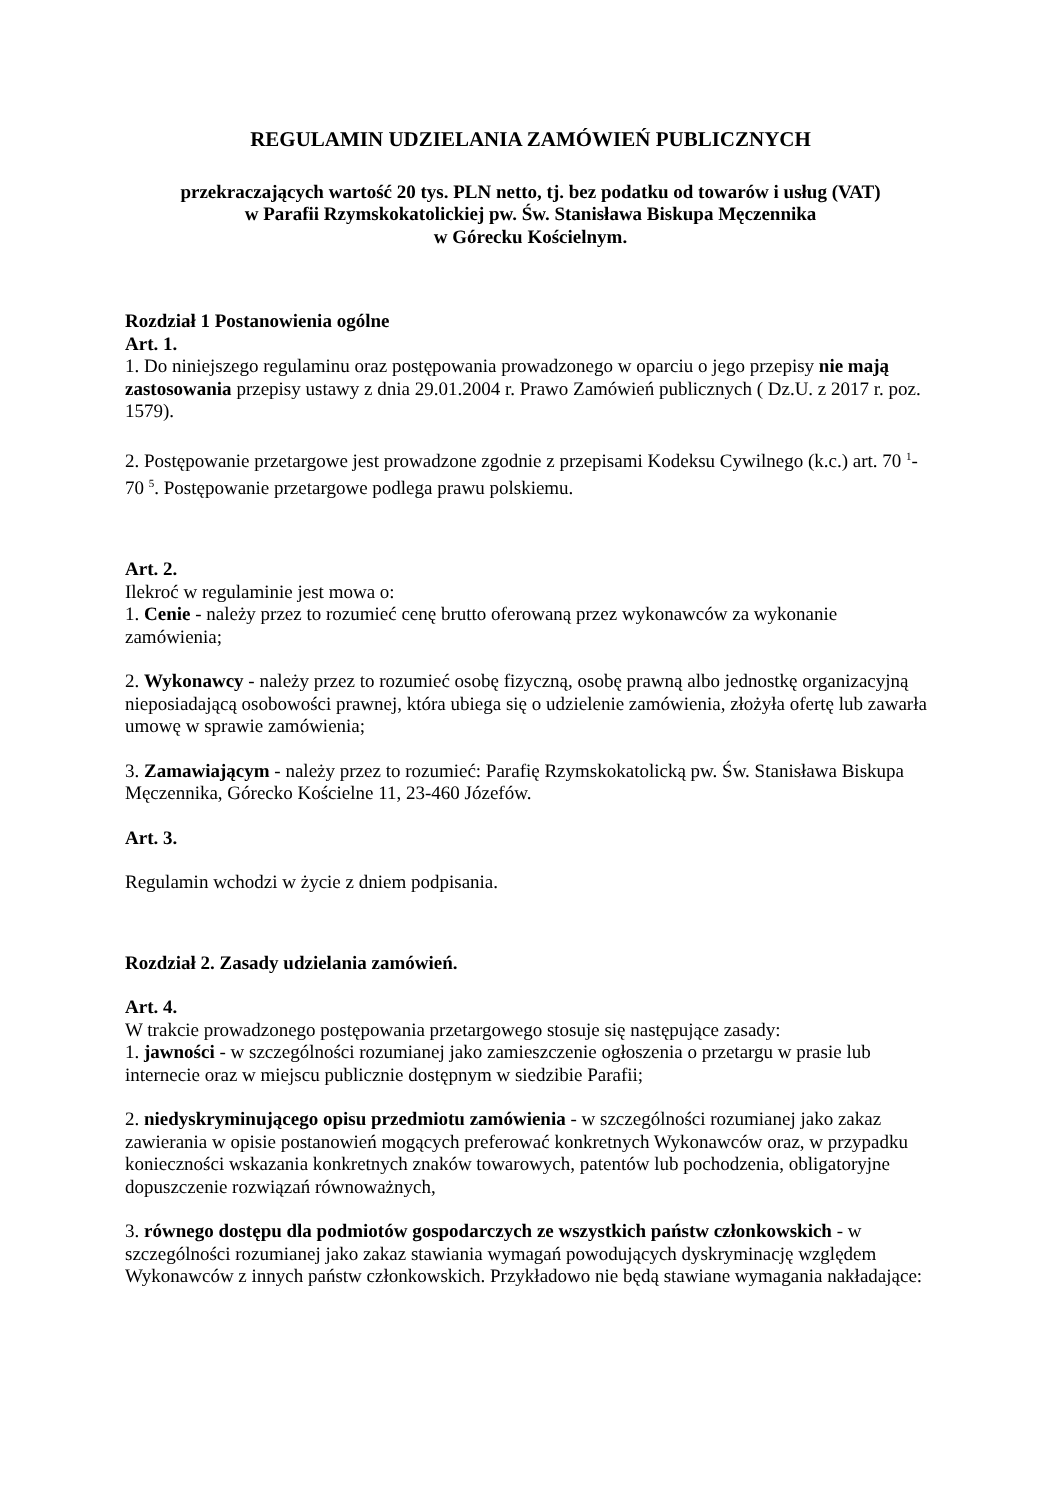REGULAMIN UDZIELANIA ZAMÓWIEŃ PUBLICZNYCH
przekraczających wartość 20 tys. PLN netto, tj. bez podatku od towarów i usług (VAT)
w Parafii Rzymskokatolickiej pw. Św. Stanisława Biskupa Męczennika
w Górecku Kościelnym.
Rozdział 1 Postanowienia ogólne
Art. 1.
1. Do niniejszego regulaminu oraz postępowania prowadzonego w oparciu o jego przepisy nie mają zastosowania przepisy ustawy z dnia 29.01.2004 r. Prawo Zamówień publicznych ( Dz.U. z 2017 r. poz. 1579).
2. Postępowanie przetargowe jest prowadzone zgodnie z przepisami Kodeksu Cywilnego (k.c.) art. 70 <sup>1</sup>-70 <sup>5</sup>. Postępowanie przetargowe podlega prawu polskiemu.
Art. 2.
Ilekroć w regulaminie jest mowa o:
1. Cenie - należy przez to rozumieć cenę brutto oferowaną przez wykonawców za wykonanie zamówienia;
2. Wykonawcy - należy przez to rozumieć osobę fizyczną, osobę prawną albo jednostkę organizacyjną nieposiadającą osobowości prawnej, która ubiega się o udzielenie zamówienia, złożyła ofertę lub zawarła umowę w sprawie zamówienia;
3. Zamawiającym - należy przez to rozumieć: Parafię Rzymskokatolicką pw. Św. Stanisława Biskupa Męczennika, Górecko Kościelne 11, 23-460 Józefów.
Art. 3.
Regulamin wchodzi w życie z dniem podpisania.
Rozdział 2. Zasady udzielania zamówień.
Art. 4.
W trakcie prowadzonego postępowania przetargowego stosuje się następujące zasady:
1. jawności - w szczególności rozumianej jako zamieszczenie ogłoszenia o przetargu w prasie lub internecie oraz w miejscu publicznie dostępnym w siedzibie Parafii;
2. niedyskryminującego opisu przedmiotu zamówienia - w szczególności rozumianej jako zakaz zawierania w opisie postanowień mogących preferować konkretnych Wykonawców oraz, w przypadku konieczności wskazania konkretnych znaków towarowych, patentów lub pochodzenia, obligatoryjne dopuszczenie rozwiązań równoważnych,
3. równego dostępu dla podmiotów gospodarczych ze wszystkich państw członkowskich - w szczególności rozumianej jako zakaz stawiania wymagań powodujących dyskryminację względem Wykonawców z innych państw członkowskich. Przykładowo nie będą stawiane wymagania nakładające: